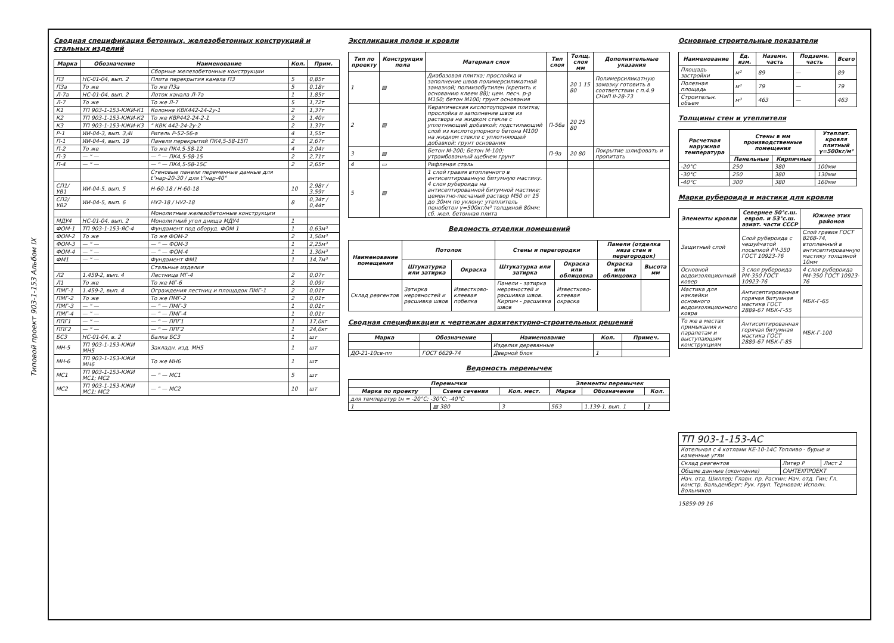Типовой проект 903-1-153 Альбом IX
Сводная спецификация бетонных, железобетонных конструкций и стальных изделий
| Марка | Обозначение | Наименование | Кол. | Прим. |
| --- | --- | --- | --- | --- |
| | | Сборные железобетонные конструкции | | |
| П3 | НС-01-04, вып. 2 | Плита перекрытия канала П3 | 5 | 0,85т |
| П3а | То же | То же П3а | 5 | 0,18т |
| Л-7а | НС-01-04, вып. 2 | Лоток канала Л-7а | 1 | 1,85т |
| Л-7 | То же | То же Л-7 | 5 | 1,72т |
| К1 | ТП 903-1-153-КЖИ-К1 | Колонна КВК442-24-2у-1 | 2 | 1,37т |
| К2 | ТП 903-1-153-КЖИ-К2 | То же КВР442-24-2-1 | 2 | 1,40т |
| К3 | ТП 903-1-153-КЖИ-К3 | " КВК 442-24-2у-2 | 2 | 1,37т |
| Р-1 | ИИ-04-3, вып. 3,4I | Ригель Р-52-56-а | 4 | 1,55т |
| П-1 | ИИ-04-4, вып. 19 | Панели перекрытий ПК4,5-58-15П | 2 | 2,67т |
| П-2 | То же | То же ПК4,5-58-12 | 4 | 2,04т |
| П-3 | — " — | — " — ПК4,5-58-15 | 2 | 2,71т |
| П-4 | — " — | — " — ПК4,5-58-15С | 2 | 2,65т |
| | | Стеновые панели переменные данные для t°нар-20-30 / для t°нар-40° | | |
| СП1/УВ1 | ИИ-04-5, вып. 5 | Н-60-18 / Н-60-18 | 10 | 2,98т / 3,59т |
| СП2/УВ2 | ИИ-04-5, вып. 6 | НУ2-18 / НУ2-18 | 8 | 0,34т / 0,44т |
| | | Монолитные железобетонные конструкции | | |
| МДУ4 | НС-01-04, вып. 2 | Монолитный угол днища МДУ4 | 1 | |
| ФОМ-1 | ТП 903-1-153-ЯС-4 | Фундамент под оборуд. ФОМ 1 | 1 | 0,63м³ |
| ФОМ-2 | То же | То же ФОМ-2 | 2 | 1,50м³ |
| ФОМ-3 | — " — | — " — ФОМ-3 | 1 | 2,25м³ |
| ФОМ-4 | — " — | — " — ФОМ-4 | 1 | 1,30м³ |
| ФМ1 | — " — | Фундамент ФМ1 | 1 | 14,7м³ |
| | | Стальные изделия | | |
| Л2 | 1.459-2, вып. 4 | Лестница МГ-4 | 2 | 0,07т |
| Л1 | То же | То же МГ-6 | 2 | 0,09т |
| ПМГ-1 | 1.459-2, вып. 4 | Ограждения лестниц и площадок ПМГ-1 | 2 | 0,01т |
| ПМГ-2 | То же | То же ПМГ-2 | 2 | 0,01т |
| ПМГ-3 | — " — | — " — ПМГ-3 | 1 | 0,01т |
| ПМГ-4 | — " — | — " — ПМГ-4 | 1 | 0,01т |
| ППГ1 | — " — | — " — ППГ1 | 1 | 17,0кг |
| ППГ2 | — " — | — " — ППГ2 | 1 | 24,0кг |
| БС3 | НС-01-04, в. 2 | Балка БС3 | 1 | шт |
| МН-5 | ТП 903-1-153-КЖИ МН5 | Закладн. изд. МН5 | 1 | шт |
| МН-6 | ТП 903-1-153-КЖИ МН6 | То же МН6 | 1 | шт |
| МС1 | ТП 903-1-153-КЖИ МС1; МС2 | — " — МС1 | 5 | шт |
| МС2 | ТП 903-1-153-КЖИ МС1; МС2 | — " — МС2 | 10 | шт |
Экспликация полов и кровли
| Тип по проекту | Конструкция пола | Материал слоя | Тип слоя | Толщ. слоя мм | Дополнительные указания |
| --- | --- | --- | --- | --- | --- |
| 1 | ▨ | Диабазовая плитка; прослойка и заполнение швов полимерсиликатной замазкой; полиизобутилен (крепить к основанию клеем 88); цем. песч. р-р М150; бетон М100; грунт основания | | 20 1 15 80 | Полимерсиликатную замазку готовить в соответствии с п.4.9 СНиП II-28-73 |
| 2 | ▨ | Керамическая кислотоупорная плитка; прослойка и заполнение швов из раствора на жидком стекле с уплотняющей добавкой; подстилающий слой из кислотоупорного бетона М100 на жидком стекле с уплотняющей добавкой; грунт основания | П-56а | 20 25 80 | |
| 3 | ▨ | Бетон М-200; Бетон М-100; утрамбованный щебнем грунт | П-9а | 20 80 | Покрытие шлифовать и пропитать |
| 4 | ▭ | Рифленая сталь | | | |
| 5 | ▨ | 1 слой гравия втопленного в антисептированную битумную мастику. 4 слоя рубероида на антисептированной битумной мастике; цементно-песчаный раствор М50 от 15 до 30мм по уклону; утеплитель пенобетон γ=500кг/м³ толщиной 80мм; сб. жел. бетонная плита | | | |
Ведомость отделки помещений
| Наименование помещения | Потолок | | Стены и перегородки | | Панели (отделка низа стен и перегородок) | |
| --- | --- | --- | --- | --- | --- | --- |
| | Штукатурка или затирка | Окраска | Штукатурка или затирка | Окраска или облицовка | Окраска или облицовка | Высота мм |
| Склад реагентов | Затирка неровностей и расшивка швов | Известково-клеевая побелка | Панели - затирка неровностей и расшивка швов. Кирпич - расшивка швов | Известково-клеевая окраска | | |
Сводная спецификация к чертежам архитектурно-строительных решений
| Марка | Обозначение | Наименование | Кол. | Примеч. |
| --- | --- | --- | --- | --- |
| | | Изделия деревянные | | |
| ДО-21-10св-пп | ГОСТ 6629-74 | Дверной блок | 1 | |
Ведомость перемычек
| Перемычки | | | Элементы перемычек | | |
| --- | --- | --- | --- | --- | --- |
| Марка по проекту | Схема сечения | Кол. мест. | Марка | Обозначение | Кол. |
| для температур tн = -20°С; -30°С; -40°С | | | | | |
| 1 | ▨ 380 | 3 | 5Б3 | 1.139-1, вып. 1 | 1 |
Основные строительные показатели
| Наименование | Ед. изм. | Наземн. часть | Подземн. часть | Всего |
| --- | --- | --- | --- | --- |
| Площадь застройки | м² | 89 | — | 89 |
| Полезная площадь | м² | 79 | — | 79 |
| Строительн. объем | м³ | 463 | — | 463 |
Толщины стен и утеплителя
| Расчетная наружная температура | Стены в мм производственные помещения | | Утеплит. кровля плитный γ=500кг/м³ |
| --- | --- | --- | --- |
| | Панельные | Кирпичные | |
| -20°С | 250 | 380 | 100мм |
| -30°С | 250 | 380 | 130мм |
| -40°С | 300 | 380 | 160мм |
Марки рубероида и мастики для кровли
| Элементы кровли | Севернее 50°с.ш. европ. и 53°с.ш. азиат. части СССР | Южнее этих районов |
| --- | --- | --- |
| Защитный слой | Слой рубероида с чешуйчатой посыпкой РЧ-350 ГОСТ 10923-76 | Слой гравия ГОСТ 8268-74, втопленный в антисептированную мастику толщиной 10мм |
| Основной водоизоляционный ковер | 3 слоя рубероида РМ-350 ГОСТ 10923-76 | 4 слоя рубероида РМ-350 ГОСТ 10923-76 |
| Мастика для наклейки основного водоизоляционного ковра | Антисептированная горячая битумная мастика ГОСТ 2889-67 МБК-Г-55 | МБК-Г-65 |
| То же в местах примыкания к парапетам и выступающим конструкциям | Антисептированная горячая битумная мастика ГОСТ 2889-67 МБК-Г-85 | МБК-Г-100 |
| ТП 903-1-153-АС | | |
| Котельная с 4 котлами КЕ-10-14С Топливо - бурые и каменные угли | | |
| Склад реагентов | Литер Р | Лист 2 |
| Общие данные (окончание) | САНТЕХПРОЕКТ | |
| Нач. отд. Шиллер; Главн. пр. Раскин; Нач. отд. Гин; Гл. констр. Вальденберг; Рук. груп. Терновая; Исполн. Вольников | | |
15859-09 16